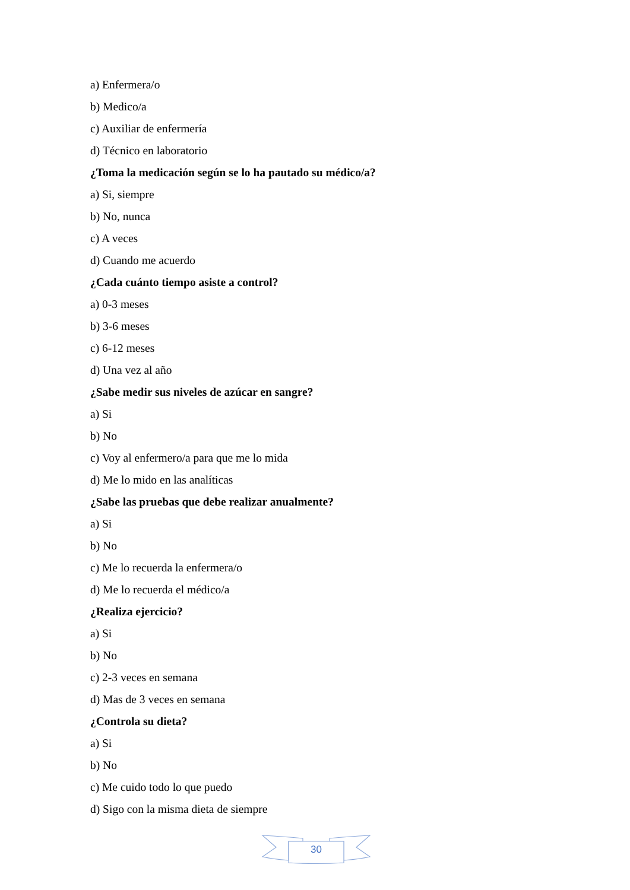a) Enfermera/o
b) Medico/a
c) Auxiliar de enfermería
d) Técnico en laboratorio
¿Toma la medicación según se lo ha pautado su médico/a?
a) Si, siempre
b) No, nunca
c) A veces
d) Cuando me acuerdo
¿Cada cuánto tiempo asiste a control?
a) 0-3 meses
b) 3-6 meses
c) 6-12 meses
d) Una vez al año
¿Sabe medir sus niveles de azúcar en sangre?
a) Si
b) No
c) Voy al enfermero/a para que me lo mida
d) Me lo mido en las analíticas
¿Sabe las pruebas que debe realizar anualmente?
a) Si
b) No
c) Me lo recuerda la enfermera/o
d) Me lo recuerda el médico/a
¿Realiza ejercicio?
a) Si
b) No
c) 2-3 veces en semana
d) Mas de 3 veces en semana
¿Controla su dieta?
a) Si
b) No
c) Me cuido todo lo que puedo
d) Sigo con la misma dieta de siempre
30